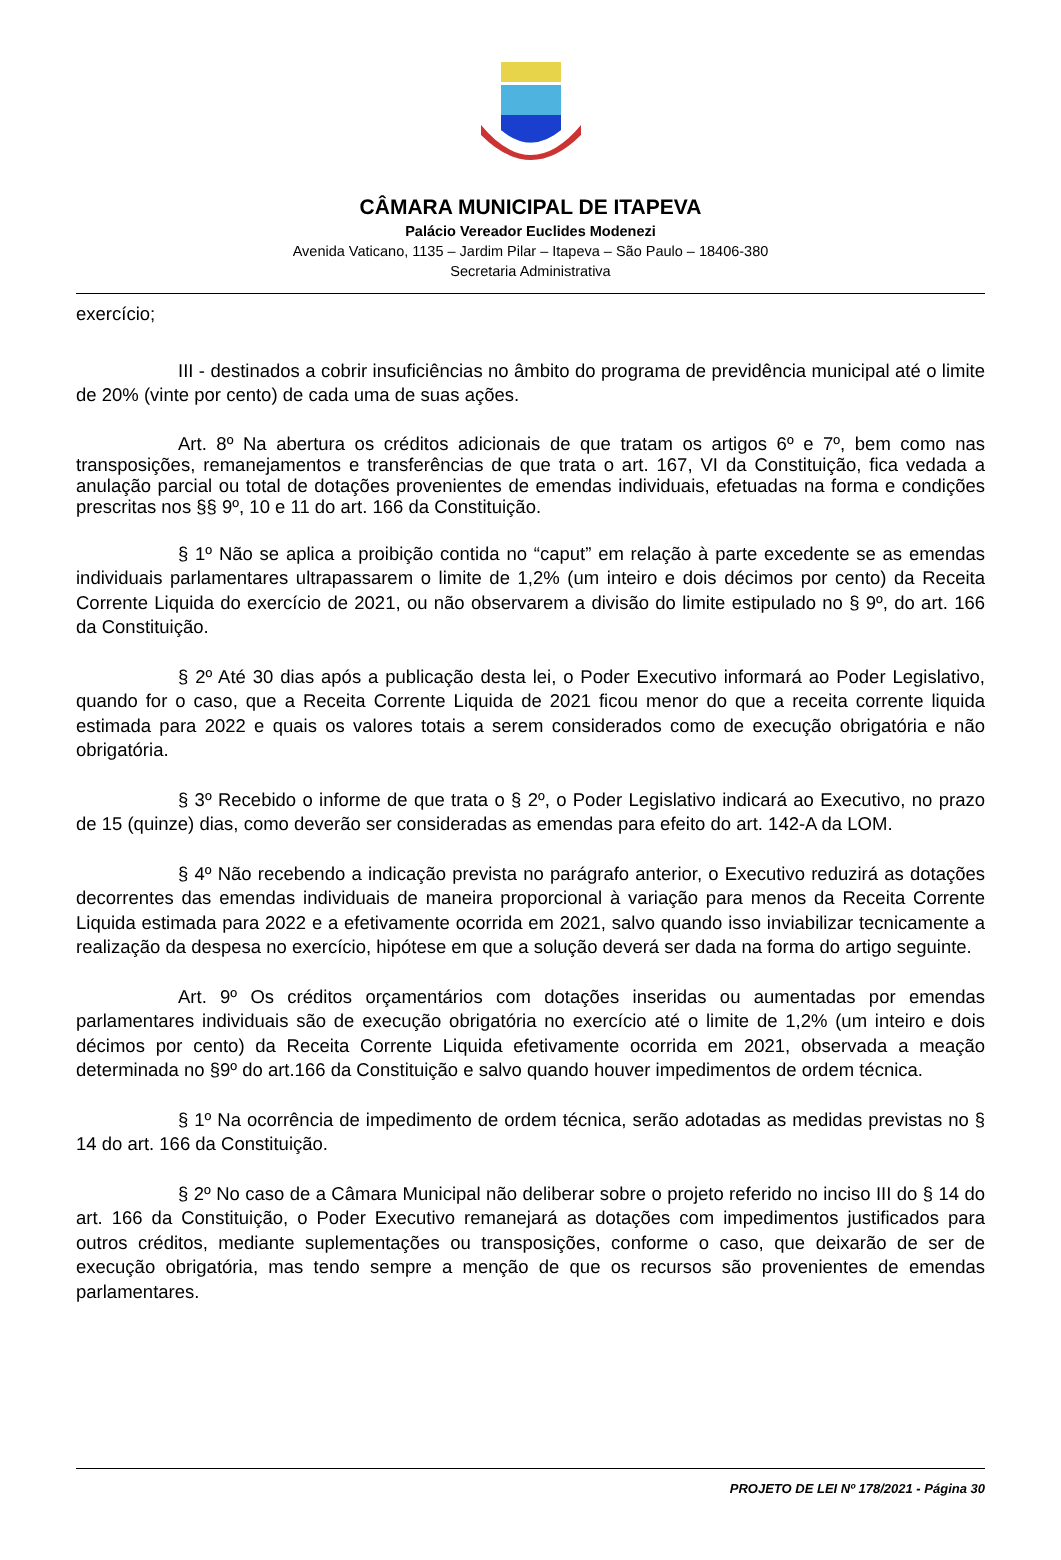CÂMARA MUNICIPAL DE ITAPEVA
Palácio Vereador Euclides Modenezi
Avenida Vaticano, 1135 – Jardim Pilar – Itapeva – São Paulo – 18406-380
Secretaria Administrativa
exercício;
III - destinados a cobrir insuficiências no âmbito do programa de previdência municipal até o limite de 20% (vinte por cento) de cada uma de suas ações.
Art. 8º Na abertura os créditos adicionais de que tratam os artigos 6º e 7º, bem como nas transposições, remanejamentos e transferências de que trata o art. 167, VI da Constituição, fica vedada a anulação parcial ou total de dotações provenientes de emendas individuais, efetuadas na forma e condições prescritas nos §§ 9º, 10 e 11 do art. 166 da Constituição.
§ 1º Não se aplica a proibição contida no “caput” em relação à parte excedente se as emendas individuais parlamentares ultrapassarem o limite de 1,2% (um inteiro e dois décimos por cento) da Receita Corrente Liquida do exercício de 2021, ou não observarem a divisão do limite estipulado no § 9º, do art. 166 da Constituição.
§ 2º Até 30 dias após a publicação desta lei, o Poder Executivo informará ao Poder Legislativo, quando for o caso, que a Receita Corrente Liquida de 2021 ficou menor do que a receita corrente liquida estimada para 2022 e quais os valores totais a serem considerados como de execução obrigatória e não obrigatória.
§ 3º Recebido o informe de que trata o § 2º, o Poder Legislativo indicará ao Executivo, no prazo de 15 (quinze) dias, como deverão ser consideradas as emendas para efeito do art. 142-A da LOM.
§ 4º Não recebendo a indicação prevista no parágrafo anterior, o Executivo reduzirá as dotações decorrentes das emendas individuais de maneira proporcional à variação para menos da Receita Corrente Liquida estimada para 2022 e a efetivamente ocorrida em 2021, salvo quando isso inviabilizar tecnicamente a realização da despesa no exercício, hipótese em que a solução deverá ser dada na forma do artigo seguinte.
Art. 9º Os créditos orçamentários com dotações inseridas ou aumentadas por emendas parlamentares individuais são de execução obrigatória no exercício até o limite de 1,2% (um inteiro e dois décimos por cento) da Receita Corrente Liquida efetivamente ocorrida em 2021, observada a meação determinada no §9º do art.166 da Constituição e salvo quando houver impedimentos de ordem técnica.
§ 1º Na ocorrência de impedimento de ordem técnica, serão adotadas as medidas previstas no § 14 do art. 166 da Constituição.
§ 2º No caso de a Câmara Municipal não deliberar sobre o projeto referido no inciso III do § 14 do art. 166 da Constituição, o Poder Executivo remanejará as dotações com impedimentos justificados para outros créditos, mediante suplementações ou transposições, conforme o caso, que deixarão de ser de execução obrigatória, mas tendo sempre a menção de que os recursos são provenientes de emendas parlamentares.
PROJETO DE LEI Nº 178/2021 - Página 30